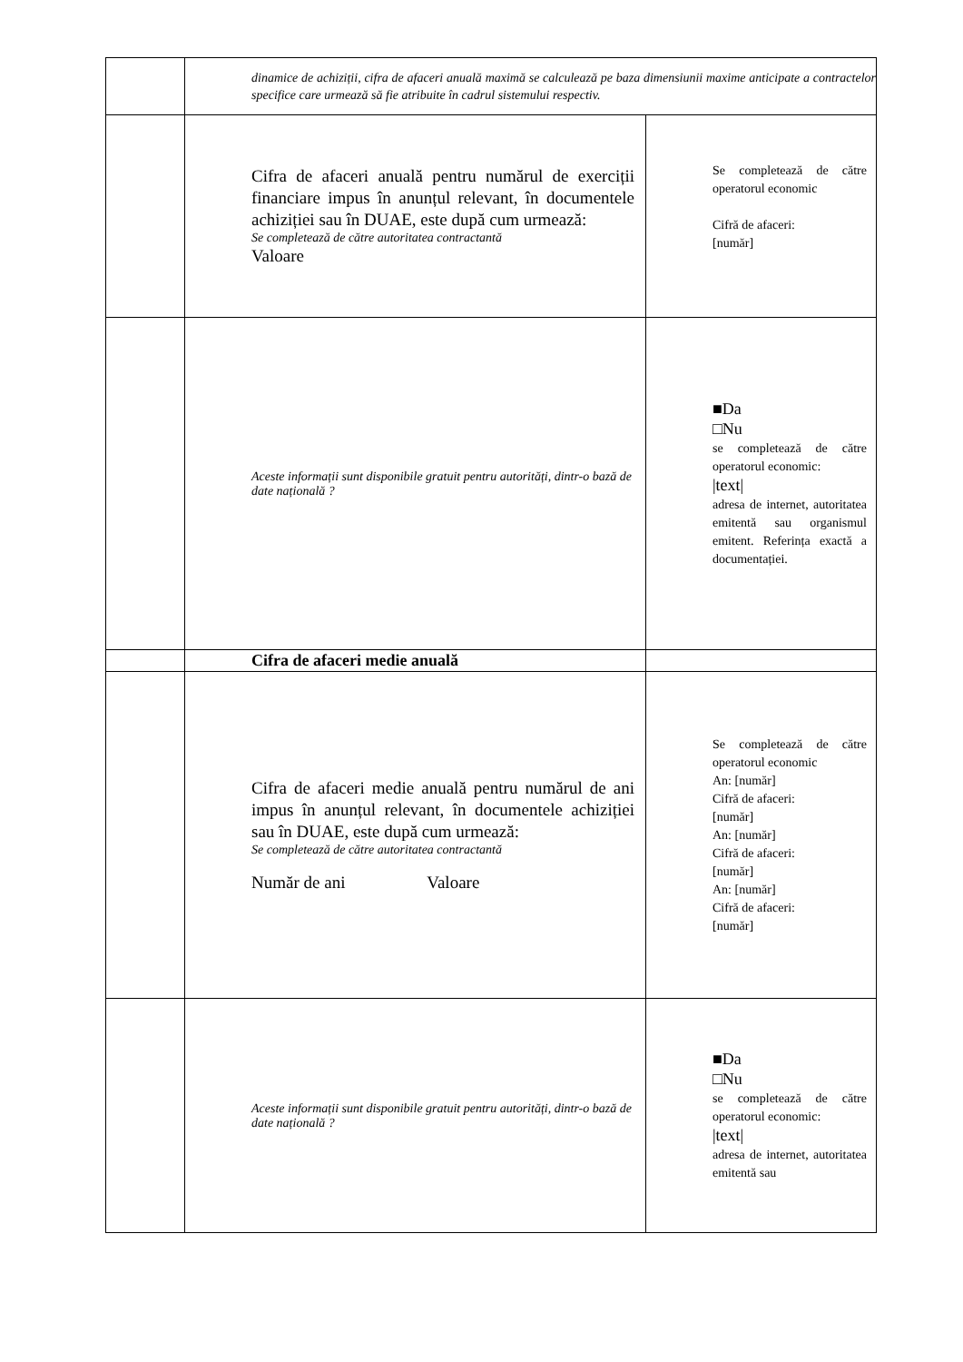| | dinamice de achiziții, cifra de afaceri anuală maximă se calculează pe baza dimensiunii maxime anticipate a contractelor specifice care urmează să fie atribuite în cadrul sistemului respectiv. | |
| | Cifra de afaceri anuală pentru numărul de exerciții financiare impus în anunțul relevant, în documentele achiziției sau în DUAE, este după cum urmează: Se completează de către autoritatea contractantă Valoare | Se completează de către operatorul economic Cifră de afaceri: [număr] |
| | Aceste informații sunt disponibile gratuit pentru autorități, dintr-o bază de date națională ? | ■Da □Nu se completează de către operatorul economic: /text/ adresa de internet, autoritatea emitentă sau organismul emitent. Referința exactă a documentației. |
| | Cifra de afaceri medie anuală | |
| | Cifra de afaceri medie anuală pentru numărul de ani impus în anunțul relevant, în documentele achiziției sau în DUAE, este după cum urmează: Se completează de către autoritatea contractantă Număr de ani Valoare | Se completează de către operatorul economic An: [număr] Cifră de afaceri: [număr] An: [număr] Cifră de afaceri: [număr] An: [număr] Cifră de afaceri: [număr] |
| | Aceste informații sunt disponibile gratuit pentru autorități, dintr-o bază de date națională ? | ■Da □Nu se completează de către operatorul economic: /text/ adresa de internet, autoritatea emitentă sau |